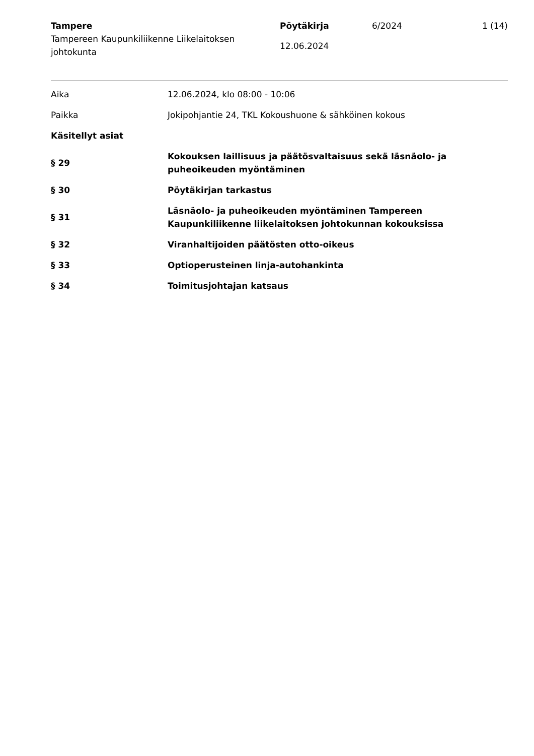Tampere
Tampereen Kaupunkiliikenne Liikelaitoksen johtokunta
Pöytäkirja
12.06.2024
6/2024 1 (14)
Aika 12.06.2024, klo 08:00 - 10:06
Paikka
Jokipohjantie 24, TKL Kokoushuone & sähköinen kokous
Käsitellyt asiat
§ 29 Kokouksen laillisuus ja päätösvaltaisuus sekä läsnäolo- ja puheoikeuden myöntäminen
§ 30 Pöytäkirjan tarkastus
§ 31 Läsnäolo- ja puheoikeuden myöntäminen Tampereen Kaupunkiliikenne liikelaitoksen johtokunnan kokouksissa
§ 32 Viranhaltijoiden päätösten otto-oikeus
§ 33 Optioperusteinen linja-autohankinta
§ 34 Toimitusjohtajan katsaus